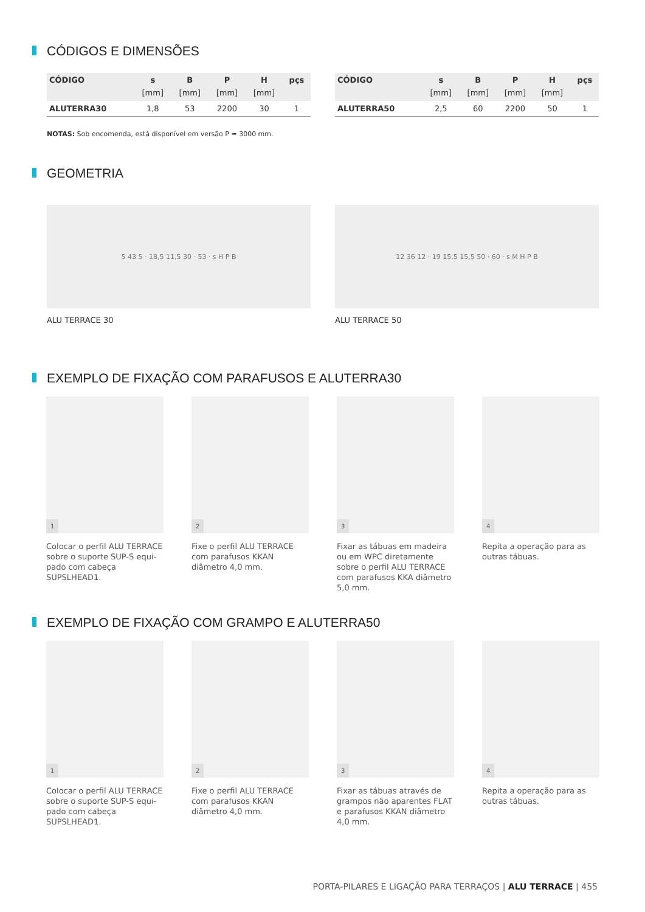CÓDIGOS E DIMENSÕES
| CÓDIGO | s | B | P | H | pçs |
| --- | --- | --- | --- | --- | --- |
| | [mm] | [mm] | [mm] | [mm] | |
| ALUTERRA30 | 1,8 | 53 | 2200 | 30 | 1 |
| CÓDIGO | s | B | P | H | pçs |
| --- | --- | --- | --- | --- | --- |
| | [mm] | [mm] | [mm] | [mm] | |
| ALUTERRA50 | 2,5 | 60 | 2200 | 50 | 1 |
NOTAS: Sob encomenda, está disponível em versão P = 3000 mm.
GEOMETRIA
5 43 5 · 18,5 11,5 30 · 53 · s H P B
ALU TERRACE 30
12 36 12 · 19 15,5 15,5 50 · 60 · s M H P B
ALU TERRACE 50
EXEMPLO DE FIXAÇÃO COM PARAFUSOS E ALUTERRA30
1
Colocar o perfil ALU TERRACE sobre o suporte SUP-S equi-pado com cabeça SUPSLHEAD1.
2
Fixe o perfil ALU TERRACE com parafusos KKAN diâmetro 4,0 mm.
3
Fixar as tábuas em madeira ou em WPC diretamente sobre o perfil ALU TERRACE com parafusos KKA diâmetro 5,0 mm.
4
Repita a operação para as outras tábuas.
EXEMPLO DE FIXAÇÃO COM GRAMPO E ALUTERRA50
1
Colocar o perfil ALU TERRACE sobre o suporte SUP-S equi-pado com cabeça SUPSLHEAD1.
2
Fixe o perfil ALU TERRACE com parafusos KKAN diâmetro 4,0 mm.
3
Fixar as tábuas através de grampos não aparentes FLAT e parafusos KKAN diâmetro 4,0 mm.
4
Repita a operação para as outras tábuas.
PORTA-PILARES E LIGAÇÃO PARA TERRAÇOS | ALU TERRACE | 455